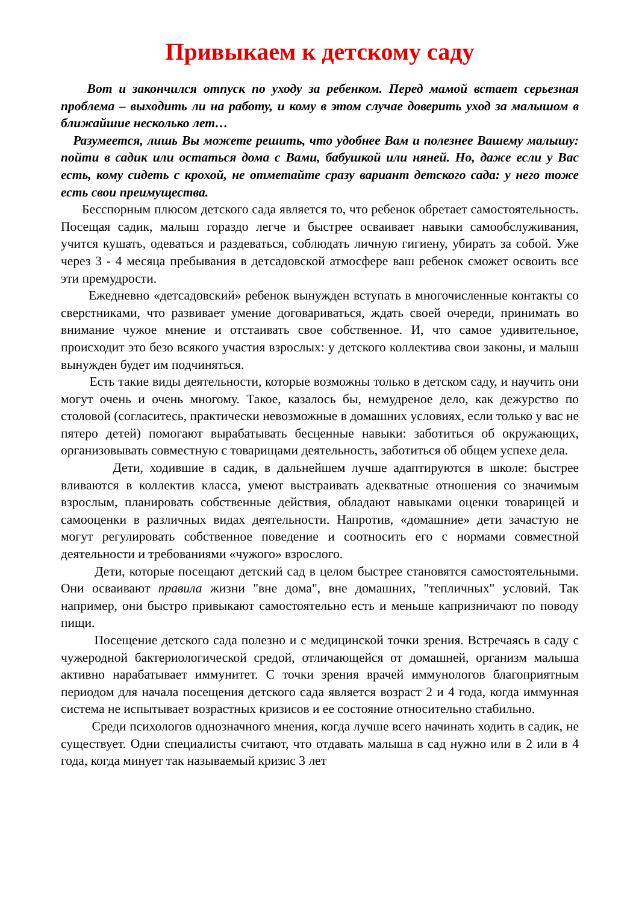Привыкаем к детскому саду
Вот и закончился отпуск по уходу за ребенком. Перед мамой встает серьезная проблема – выходить ли на работу, и кому в этом случае доверить уход за малышом в ближайшие несколько лет…
Разумеется, лишь Вы можете решить, что удобнее Вам и полезнее Вашему малышу: пойти в садик или остаться дома с Вами, бабушкой или няней. Но, даже если у Вас есть, кому сидеть с крохой, не отметайте сразу вариант детского сада: у него тоже есть свои преимущества.
Бесспорным плюсом детского сада является то, что ребенок обретает самостоятельность. Посещая садик, малыш гораздо легче и быстрее осваивает навыки самообслуживания, учится кушать, одеваться и раздеваться, соблюдать личную гигиену, убирать за собой. Уже через 3 - 4 месяца пребывания в детсадовской атмосфере ваш ребенок сможет освоить все эти премудрости.
Ежедневно «детсадовский» ребенок вынужден вступать в многочисленные контакты со сверстниками, что развивает умение договариваться, ждать своей очереди, принимать во внимание чужое мнение и отстаивать свое собственное. И, что самое удивительное, происходит это безо всякого участия взрослых: у детского коллектива свои законы, и малыш вынужден будет им подчиняться.
Есть такие виды деятельности, которые возможны только в детском саду, и научить они могут очень и очень многому. Такое, казалось бы, немудреное дело, как дежурство по столовой (согласитесь, практически невозможные в домашних условиях, если только у вас не пятеро детей) помогают вырабатывать бесценные навыки: заботиться об окружающих, организовывать совместную с товарищами деятельность, заботиться об общем успехе дела.
Дети, ходившие в садик, в дальнейшем лучше адаптируются в школе: быстрее вливаются в коллектив класса, умеют выстраивать адекватные отношения со значимым взрослым, планировать собственные действия, обладают навыками оценки товарищей и самооценки в различных видах деятельности. Напротив, «домашние» дети зачастую не могут регулировать собственное поведение и соотносить его с нормами совместной деятельности и требованиями «чужого» взрослого.
Дети, которые посещают детский сад в целом быстрее становятся самостоятельными. Они осваивают правила жизни "вне дома", вне домашних, "тепличных" условий. Так например, они быстро привыкают самостоятельно есть и меньше капризничают по поводу пищи.
Посещение детского сада полезно и с медицинской точки зрения. Встречаясь в саду с чужеродной бактериологической средой, отличающейся от домашней, организм малыша активно нарабатывает иммунитет. С точки зрения врачей иммунологов благоприятным периодом для начала посещения детского сада является возраст 2 и 4 года, когда иммунная система не испытывает возрастных кризисов и ее состояние относительно стабильно.
Среди психологов однозначного мнения, когда лучше всего начинать ходить в садик, не существует. Одни специалисты считают, что отдавать малыша в сад нужно или в 2 или в 4 года, когда минует так называемый кризис 3 лет